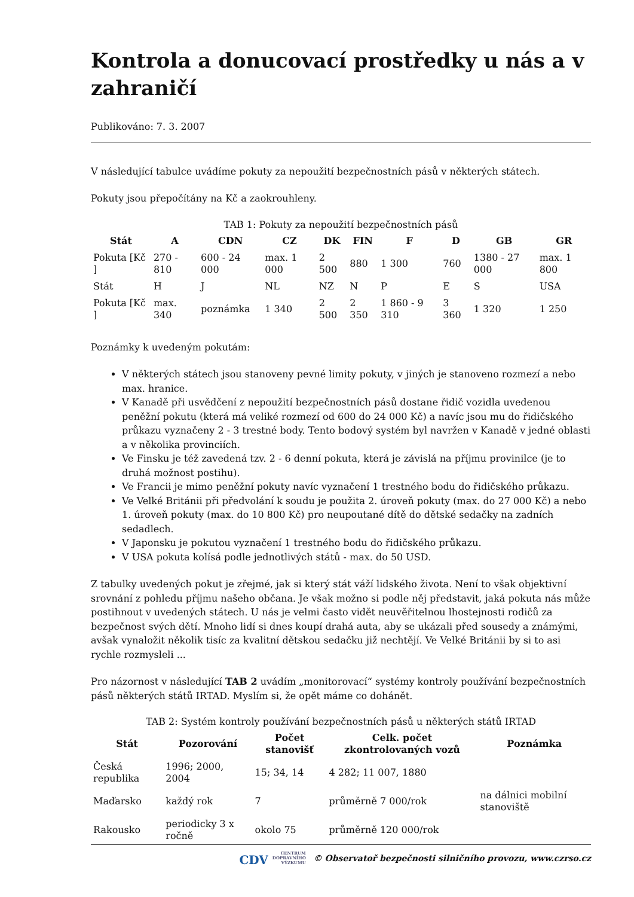Kontrola a donucovací prostředky u nás a v zahraničí
Publikováno: 7. 3. 2007
V následující tabulce uvádíme pokuty za nepoužití bezpečnostních pásů v některých státech.
Pokuty jsou přepočítány na Kč a zaokrouhleny.
TAB 1: Pokuty za nepoužití bezpečnostních pásů
| Stát | A | CDN | CZ | DK | FIN | F | D | GB | GR |
| --- | --- | --- | --- | --- | --- | --- | --- | --- | --- |
| Pokuta [Kč ] | 270 - 810 | 600 - 24 000 | max. 1 000 | 2 500 | 880 | 1 300 | 760 | 1380 - 27 000 | max. 1 800 |
| Stát | H | J | NL | NZ | N | P | E | S | USA |
| Pokuta [Kč ] | max. 340 | poznámka | 1 340 | 2 500 | 2 350 | 1 860 - 9 310 | 3 360 | 1 320 | 1 250 |
Poznámky k uvedeným pokutám:
V některých státech jsou stanoveny pevné limity pokuty, v jiných je stanoveno rozmezí a nebo max. hranice.
V Kanadě při usvědčení z nepoužití bezpečnostních pásů dostane řidič vozidla uvedenou peněžní pokutu (která má veliké rozmezí od 600 do 24 000 Kč) a navíc jsou mu do řidičského průkazu vyznačeny 2 - 3 trestné body. Tento bodový systém byl navržen v Kanadě v jedné oblasti a v několika provinciích.
Ve Finsku je též zavedená tzv. 2 - 6 denní pokuta, která je závislá na příjmu provinilce (je to druhá možnost postihu).
Ve Francii je mimo peněžní pokuty navíc vyznačení 1 trestného bodu do řidičského průkazu.
Ve Velké Británii při předvolání k soudu je použita 2. úroveň pokuty (max. do 27 000 Kč) a nebo 1. úroveň pokuty (max. do 10 800 Kč) pro neupoutané dítě do dětské sedačky na zadních sedadlech.
V Japonsku je pokutou vyznačení 1 trestného bodu do řidičského průkazu.
V USA pokuta kolísá podle jednotlivých států - max. do 50 USD.
Z tabulky uvedených pokut je zřejmé, jak si který stát váží lidského života. Není to však objektivní srovnání z pohledu příjmu našeho občana. Je však možno si podle něj představit, jaká pokuta nás může postihnout v uvedených státech. U nás je velmi často vidět neuvěřitelnou lhostejnosti rodičů za bezpečnost svých dětí. Mnoho lidí si dnes koupí drahá auta, aby se ukázali před sousedy a známými, avšak vynaložit několik tisíc za kvalitní dětskou sedačku již nechtějí. Ve Velké Británii by si to asi rychle rozmysleli ...
Pro názornost v následující TAB 2 uvádím „monitorovací“ systémy kontroly používání bezpečnostních pásů některých států IRTAD. Myslím si, že opět máme co dohánět.
TAB 2: Systém kontroly používání bezpečnostních pásů u některých států IRTAD
| Stát | Pozorování | Počet stanovišť | Celk. počet zkontrolovaných vozů | Poznámka |
| --- | --- | --- | --- | --- |
| Česká republika | 1996; 2000, 2004 | 15; 34, 14 | 4 282; 11 007, 1880 | |
| Maďarsko | každý rok | 7 | průměrně 7 000/rok | na dálnici mobilní stanoviště |
| Rakousko | periodicky 3 x ročně | okolo 75 | průměrně 120 000/rok | |
CDV CENTRUM
DOPRAVNÍHO
VÝZKUMU © Observatoř bezpečnosti silničního provozu, www.czrso.cz